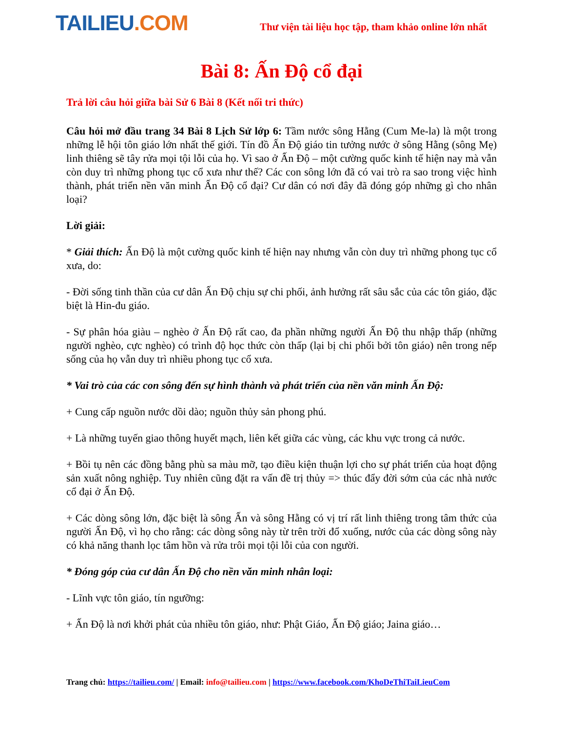TAILIEU.COM
Thư viện tài liệu học tập, tham khảo online lớn nhất
Bài 8: Ấn Độ cổ đại
Trả lời câu hỏi giữa bài Sử 6 Bài 8 (Kết nối tri thức)
Câu hỏi mở đầu trang 34 Bài 8 Lịch Sử lớp 6: Tầm nước sông Hằng (Cum Me-la) là một trong những lễ hội tôn giáo lớn nhất thế giới. Tín đồ Ấn Độ giáo tin tưởng nước ở sông Hằng (sông Mẹ) linh thiêng sẽ tây rửa mọi tội lỗi của họ. Vì sao ở Ấn Độ – một cường quốc kinh tế hiện nay mà vẫn còn duy trì những phong tục cổ xưa như thế? Các con sông lớn đã có vai trò ra sao trong việc hình thành, phát triển nền văn minh Ấn Độ cổ đại? Cư dân có nơi đây đã đóng góp những gì cho nhân loại?
Lời giải:
* Giải thích: Ấn Độ là một cường quốc kinh tế hiện nay nhưng vẫn còn duy trì những phong tục cổ xưa, do:
- Đời sống tinh thần của cư dân Ấn Độ chịu sự chi phối, ảnh hưởng rất sâu sắc của các tôn giáo, đặc biệt là Hin-đu giáo.
- Sự phân hóa giàu – nghèo ở Ấn Độ rất cao, đa phần những người Ấn Độ thu nhập thấp (những người nghèo, cực nghèo) có trình độ học thức còn thấp (lại bị chi phối bởi tôn giáo) nên trong nếp sống của họ vẫn duy trì nhiều phong tục cổ xưa.
* Vai trò của các con sông đến sự hình thành và phát triển của nền văn minh Ấn Độ:
+ Cung cấp nguồn nước dồi dào; nguồn thủy sản phong phú.
+ Là những tuyến giao thông huyết mạch, liên kết giữa các vùng, các khu vực trong cả nước.
+ Bồi tụ nên các đồng bằng phù sa màu mỡ, tạo điều kiện thuận lợi cho sự phát triển của hoạt động sản xuất nông nghiệp. Tuy nhiên cũng đặt ra vấn đề trị thủy => thúc đẩy đời sớm của các nhà nước cổ đại ở Ấn Độ.
+ Các dòng sông lớn, đặc biệt là sông Ấn và sông Hằng có vị trí rất linh thiêng trong tâm thức của người Ấn Độ, vì họ cho rằng: các dòng sông này từ trên trời đổ xuống, nước của các dòng sông này có khả năng thanh lọc tâm hồn và rửa trôi mọi tội lỗi của con người.
* Đóng góp của cư dân Ấn Độ cho nền văn minh nhân loại:
- Lĩnh vực tôn giáo, tín ngưỡng:
+ Ấn Độ là nơi khởi phát của nhiều tôn giáo, như: Phật Giáo, Ấn Độ giáo; Jaina giáo…
Trang chủ: https://tailieu.com/ | Email: info@tailieu.com | https://www.facebook.com/KhoDeThiTaiLieuCom